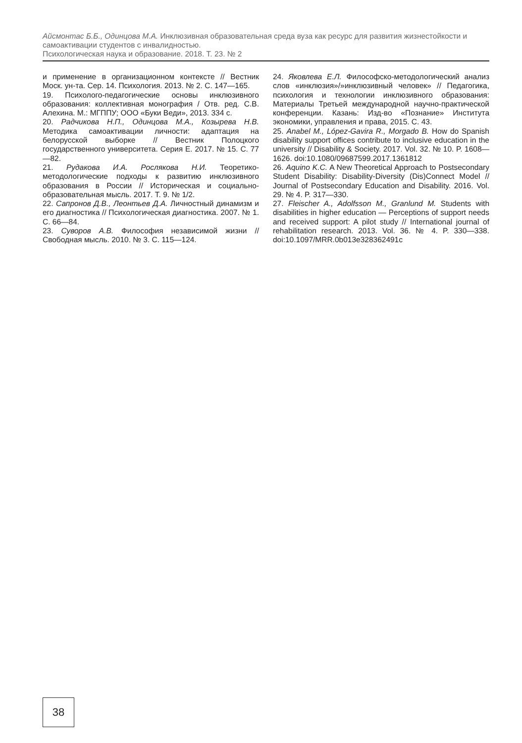Айсмонтас Б.Б., Одинцова М.А. Инклюзивная образовательная среда вуза как ресурс для развития жизнестойкости и самоактивации студентов с инвалидностью.
Психологическая наука и образование. 2018. Т. 23. № 2
и применение в организационном контексте // Вестник Моск. ун-та. Сер. 14. Психология. 2013. № 2. С. 147—165.
19. Психолого-педагогические основы инклюзивного образования: коллективная монография / Отв. ред. С.В. Алехина. М.: МГППУ; ООО «Буки Веди», 2013. 334 с.
20. Радчикова Н.П., Одинцова М.А., Козырева Н.В. Методика самоактивации личности: адаптация на белорусской выборке // Вестник Полоцкого государственного университета. Серия Е. 2017. № 15. С. 77—82.
21. Рудакова И.А. Рослякова Н.И. Теоретико-методологические подходы к развитию инклюзивного образования в России // Историческая и социально-образовательная мысль. 2017. Т. 9. № 1/2.
22. Сапронов Д.В., Леонтьев Д.А. Личностный динамизм и его диагностика // Психологическая диагностика. 2007. № 1. С. 66—84.
23. Суворов А.В. Философия независимой жизни // Свободная мысль. 2010. № 3. С. 115—124.
24. Яковлева Е.Л. Философско-методологический анализ слов «инклюзия»/»инклюзивный человек» // Педагогика, психология и технологии инклюзивного образования: Материалы Третьей международной научно-практической конференции. Казань: Изд-во «Познание» Института экономики, управления и права, 2015. С. 43.
25. Anabel M., López-Gavira R., Morgado B. How do Spanish disability support offices contribute to inclusive education in the university // Disability & Society. 2017. Vol. 32. № 10. P. 1608—1626. doi:10.1080/09687599.2017.1361812
26. Aquino K.C. A New Theoretical Approach to Postsecondary Student Disability: Disability-Diversity (Dis)Connect Model // Journal of Postsecondary Education and Disability. 2016. Vol. 29. № 4. P. 317—330.
27. Fleischer A., Adolfsson M., Granlund M. Students with disabilities in higher education — Perceptions of support needs and received support: A pilot study // International journal of rehabilitation research. 2013. Vol. 36. № 4. P. 330—338. doi:10.1097/MRR.0b013e328362491c
38